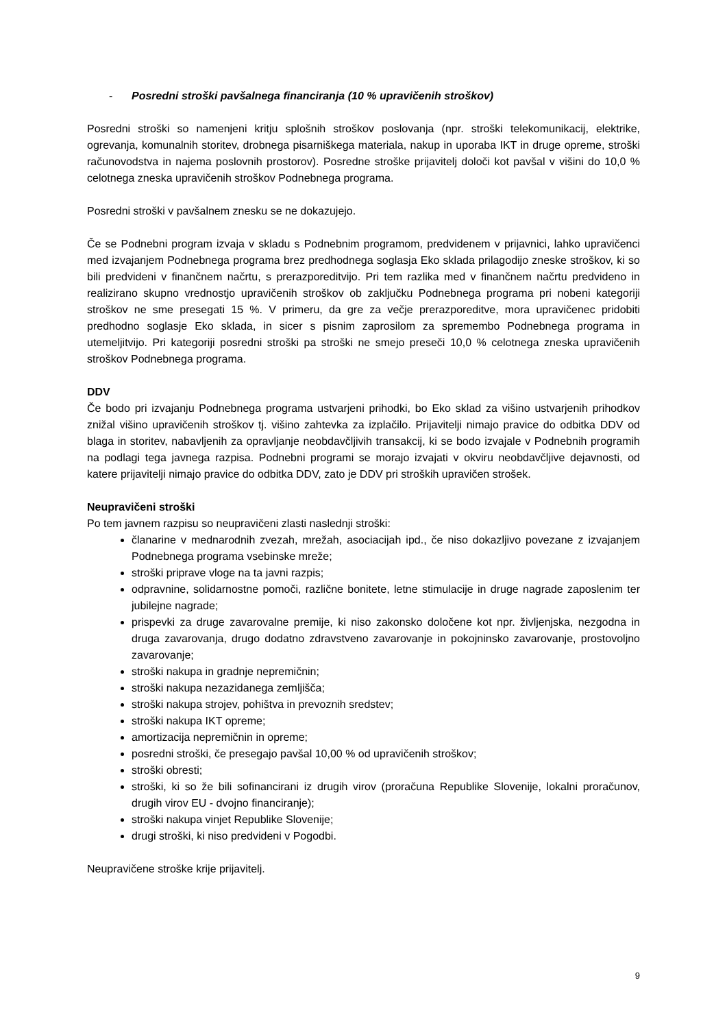- Posredni stroški pavšalnega financiranja (10 % upravičenih stroškov)
Posredni stroški so namenjeni kritju splošnih stroškov poslovanja (npr. stroški telekomunikacij, elektrike, ogrevanja, komunalnih storitev, drobnega pisarniškega materiala, nakup in uporaba IKT in druge opreme, stroški računovodstva in najema poslovnih prostorov). Posredne stroške prijavitelj določi kot pavšal v višini do 10,0 % celotnega zneska upravičenih stroškov Podnebnega programa.
Posredni stroški v pavšalnem znesku se ne dokazujejo.
Če se Podnebni program izvaja v skladu s Podnebnim programom, predvidenem v prijavnici, lahko upravičenci med izvajanjem Podnebnega programa brez predhodnega soglasja Eko sklada prilagodijo zneske stroškov, ki so bili predvideni v finančnem načrtu, s prerazporeditvijo. Pri tem razlika med v finančnem načrtu predvideno in realizirano skupno vrednostjo upravičenih stroškov ob zaključku Podnebnega programa pri nobeni kategoriji stroškov ne sme presegati 15 %. V primeru, da gre za večje prerazporeditve, mora upravičenec pridobiti predhodno soglasje Eko sklada, in sicer s pisnim zaprosilom za spremembo Podnebnega programa in utemeljitvijo. Pri kategoriji posredni stroški pa stroški ne smejo preseči 10,0 % celotnega zneska upravičenih stroškov Podnebnega programa.
DDV
Če bodo pri izvajanju Podnebnega programa ustvarjeni prihodki, bo Eko sklad za višino ustvarjenih prihodkov znižal višino upravičenih stroškov tj. višino zahtevka za izplačilo. Prijavitelji nimajo pravice do odbitka DDV od blaga in storitev, nabavljenih za opravljanje neobdavčljivih transakcij, ki se bodo izvajale v Podnebnih programih na podlagi tega javnega razpisa. Podnebni programi se morajo izvajati v okviru neobdavčljive dejavnosti, od katere prijavitelji nimajo pravice do odbitka DDV, zato je DDV pri stroških upravičen strošek.
Neupravičeni stroški
Po tem javnem razpisu so neupravičeni zlasti naslednji stroški:
članarine v mednarodnih zvezah, mrežah, asociacijah ipd., če niso dokazljivo povezane z izvajanjem Podnebnega programa vsebinske mreže;
stroški priprave vloge na ta javni razpis;
odpravnine, solidarnostne pomoči, različne bonitete, letne stimulacije in druge nagrade zaposlenim ter jubilejne nagrade;
prispevki za druge zavarovalne premije, ki niso zakonsko določene kot npr. življenjska, nezgodna in druga zavarovanja, drugo dodatno zdravstveno zavarovanje in pokojninsko zavarovanje, prostovoljno zavarovanje;
stroški nakupa in gradnje nepremičnin;
stroški nakupa nezazidanega zemljišča;
stroški nakupa strojev, pohištva in prevoznih sredstev;
stroški nakupa IKT opreme;
amortizacija nepremičnin in opreme;
posredni stroški, če presegajo pavšal 10,00 % od upravičenih stroškov;
stroški obresti;
stroški, ki so že bili sofinancirani iz drugih virov (proračuna Republike Slovenije, lokalni proračunov, drugih virov EU - dvojno financiranje);
stroški nakupa vinjet Republike Slovenije;
drugi stroški, ki niso predvideni v Pogodbi.
Neupravičene stroške krije prijavitelj.
9